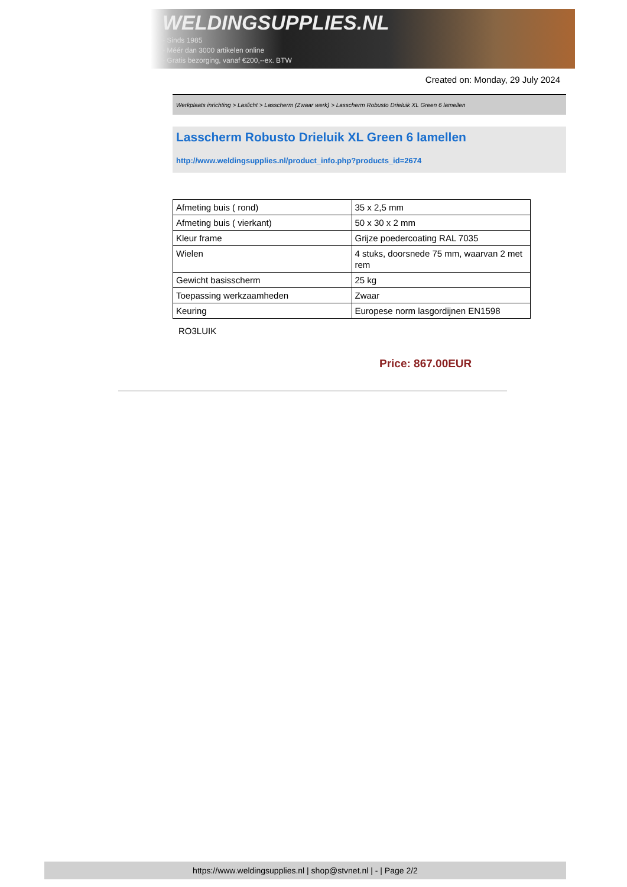WELDINGSUPPLIES.NL
- Sinds 1985
- Méér dan 3000 artikelen online
- Gratis bezorging, vanaf €200,--ex. BTW
Created on: Monday, 29 July 2024
Werkplaats inrichting > Laslicht > Lasscherm (Zwaar werk) > Lasscherm Robusto Drieluik XL Green 6 lamellen
Lasscherm Robusto Drieluik XL Green 6 lamellen
http://www.weldingsupplies.nl/product_info.php?products_id=2674
| Afmeting buis ( rond) | 35 x 2,5 mm |
| Afmeting buis ( vierkant) | 50 x 30 x 2 mm |
| Kleur frame | Grijze poedercoating RAL 7035 |
| Wielen | 4 stuks, doorsnede 75 mm, waarvan 2 met rem |
| Gewicht basisscherm | 25 kg |
| Toepassing werkzaamheden | Zwaar |
| Keuring | Europese norm lasgordijnen EN1598 |
RO3LUIK
Price: 867.00EUR
https://www.weldingsupplies.nl | shop@stvnet.nl | - | Page 2/2